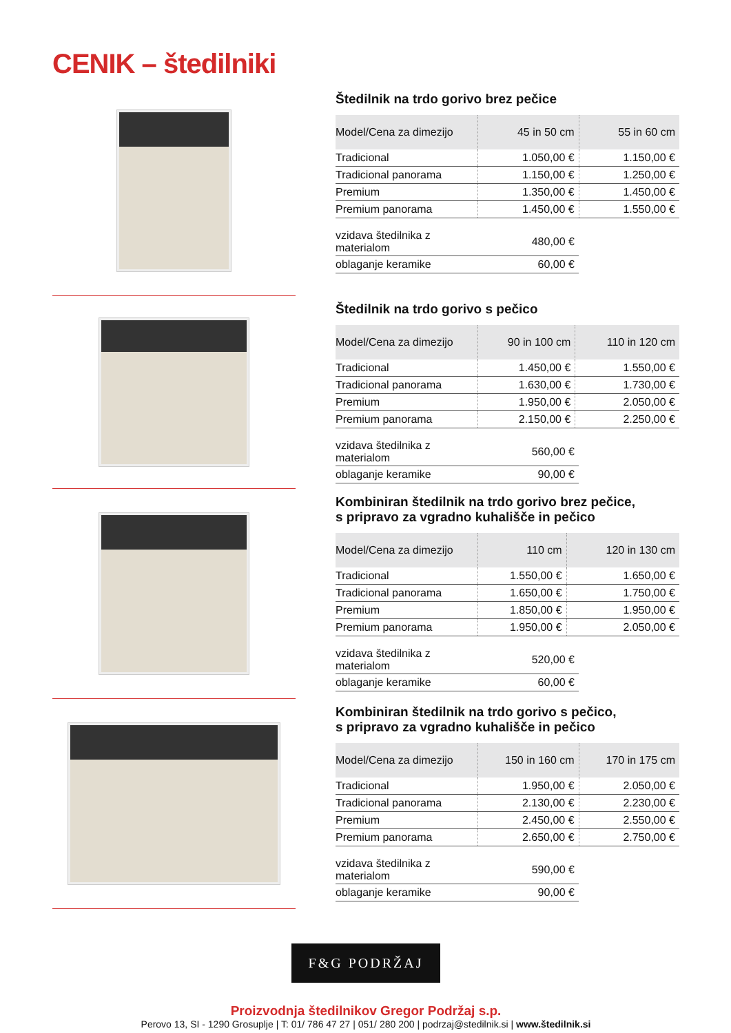CENIK – štedilniki
Štedilnik na trdo gorivo brez pečice
| Model/Cena za dimezijo | 45 in 50 cm | 55 in 60 cm |
| --- | --- | --- |
| Tradicional | 1.050,00 € | 1.150,00 € |
| Tradicional panorama | 1.150,00 € | 1.250,00 € |
| Premium | 1.350,00 € | 1.450,00 € |
| Premium panorama | 1.450,00 € | 1.550,00 € |
| vzidava štedilnika z materialom | 480,00 € |
| oblaganje keramike | 60,00 € |
Štedilnik na trdo gorivo s pečico
| Model/Cena za dimezijo | 90 in 100 cm | 110 in 120 cm |
| --- | --- | --- |
| Tradicional | 1.450,00 € | 1.550,00 € |
| Tradicional panorama | 1.630,00 € | 1.730,00 € |
| Premium | 1.950,00 € | 2.050,00 € |
| Premium panorama | 2.150,00 € | 2.250,00 € |
| vzidava štedilnika z materialom | 560,00 € |
| oblaganje keramike | 90,00 € |
Kombiniran štedilnik na trdo gorivo brez pečice,
s pripravo za vgradno kuhališče in pečico
| Model/Cena za dimezijo | 110 cm | 120 in 130 cm |
| --- | --- | --- |
| Tradicional | 1.550,00 € | 1.650,00 € |
| Tradicional panorama | 1.650,00 € | 1.750,00 € |
| Premium | 1.850,00 € | 1.950,00 € |
| Premium panorama | 1.950,00 € | 2.050,00 € |
| vzidava štedilnika z materialom | 520,00 € |
| oblaganje keramike | 60,00 € |
Kombiniran štedilnik na trdo gorivo s pečico,
s pripravo za vgradno kuhališče in pečico
| Model/Cena za dimezijo | 150 in 160 cm | 170 in 175 cm |
| --- | --- | --- |
| Tradicional | 1.950,00 € | 2.050,00 € |
| Tradicional panorama | 2.130,00 € | 2.230,00 € |
| Premium | 2.450,00 € | 2.550,00 € |
| Premium panorama | 2.650,00 € | 2.750,00 € |
| vzidava štedilnika z materialom | 590,00 € |
| oblaganje keramike | 90,00 € |
F&G PODRŽAJ
Proizvodnja štedilnikov Gregor Podržaj s.p.
Perovo 13, SI - 1290 Grosuplje | T: 01/ 786 47 27 | 051/ 280 200 | podrzaj@stedilnik.si | www.štedilnik.si